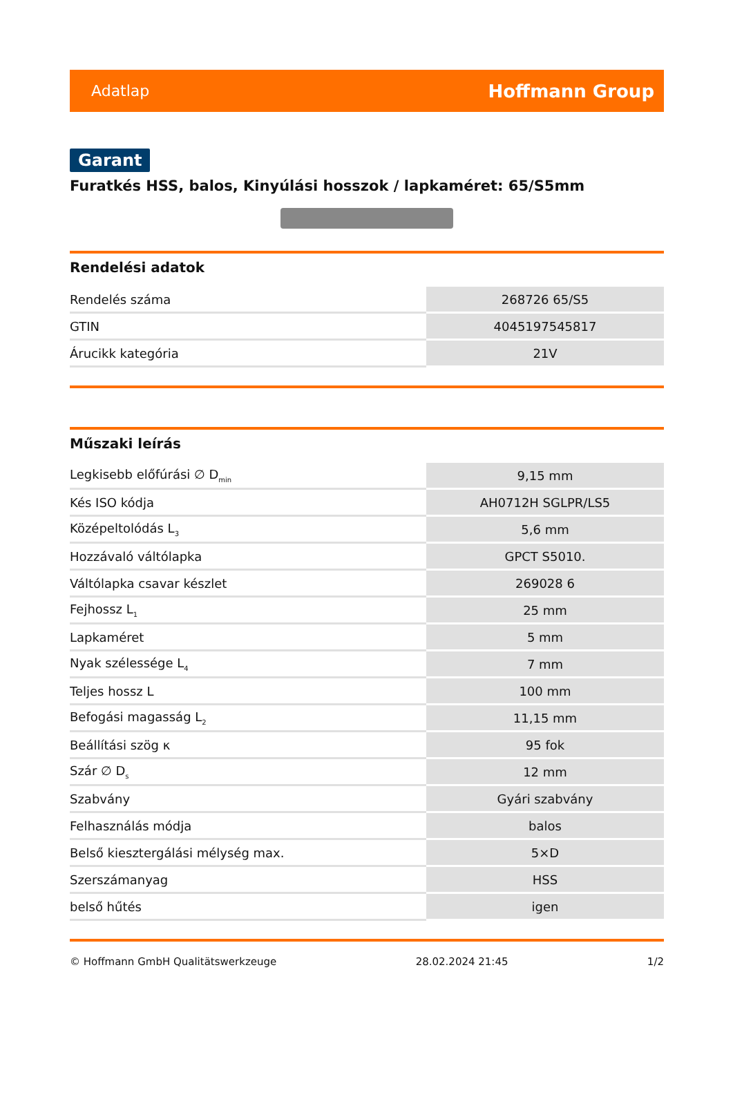Adatlap Hoffmann Group
Garant
Furatkés HSS, balos, Kinyúlási hosszok / lapkaméret: 65/S5mm
Rendelési adatok
| Rendelés száma | 268726 65/S5 |
| GTIN | 4045197545817 |
| Árucikk kategória | 21V |
Műszaki leírás
| Legkisebb előfúrási ∅ D<sub>min</sub> | 9,15 mm |
| Kés ISO kódja | AH0712H SGLPR/LS5 |
| Középeltolódás L<sub>3</sub> | 5,6 mm |
| Hozzávaló váltólapka | GPCT S5010. |
| Váltólapka csavar készlet | 269028 6 |
| Fejhossz L<sub>1</sub> | 25 mm |
| Lapkaméret | 5 mm |
| Nyak szélessége L<sub>4</sub> | 7 mm |
| Teljes hossz L | 100 mm |
| Befogási magasság L<sub>2</sub> | 11,15 mm |
| Beállítási szög κ | 95 fok |
| Szár ∅ D<sub>s</sub> | 12 mm |
| Szabvány | Gyári szabvány |
| Felhasználás módja | balos |
| Belső kiesztergálási mélység max. | 5×D |
| Szerszámanyag | HSS |
| belső hűtés | igen |
© Hoffmann GmbH Qualitätswerkzeuge 28.02.2024 21:45 1/2